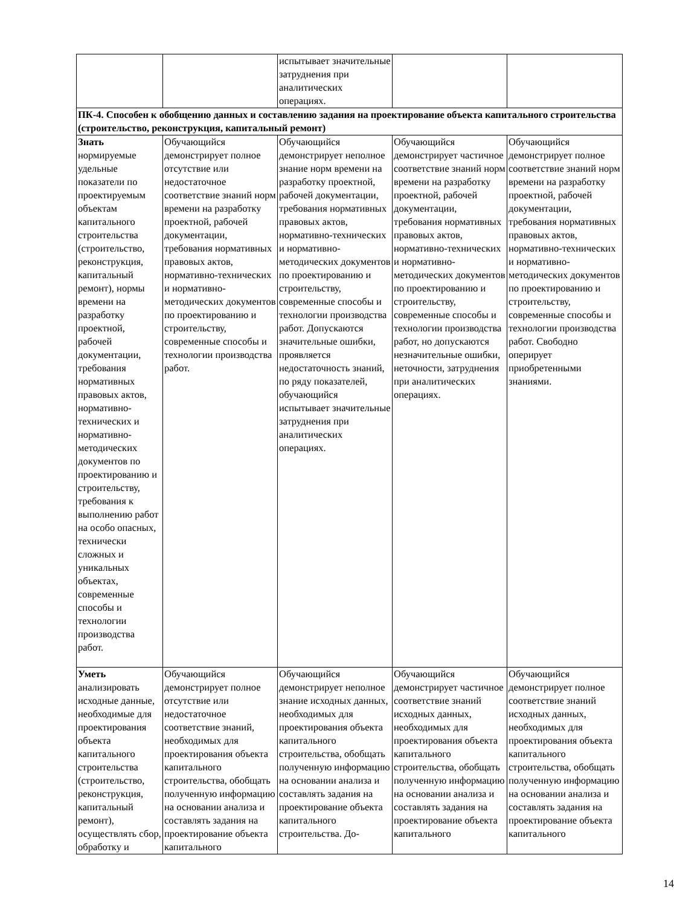| | | испытывает значительные затруднения при аналитических операциях. | | |
| ПК-4. Способен к обобщению данных и составлению задания на проектирование объекта капитального строительства (строительство, реконструкция, капитальный ремонт) | | | | |
| Знать нормируемые удельные показатели по проектируемым объектам капитального строительства (строительство, реконструкция, капитальный ремонт), нормы времени на разработку проектной, рабочей документации, требования нормативных правовых актов, нормативно-технических и нормативно-методических документов по проектированию и строительству, требования к выполнению работ на особо опасных, технически сложных и уникальных объектах, современные способы и технологии производства работ. | Обучающийся демонстрирует полное отсутствие или недостаточное соответствие знаний норм времени на разработку проектной, рабочей документации, требования нормативных правовых актов, нормативно-технических и нормативно-методических документов по проектированию и строительству, современные способы и технологии производства работ. | Обучающийся демонстрирует неполное знание норм времени на разработку проектной, рабочей документации, требования нормативных правовых актов, нормативно-технических и нормативно-методических документов по проектированию и строительству, современные способы и технологии производства работ. Допускаются значительные ошибки, проявляется недостаточность знаний, по ряду показателей, обучающийся испытывает значительные затруднения при аналитических операциях. | Обучающийся демонстрирует частичное соответствие знаний норм времени на разработку проектной, рабочей документации, требования нормативных правовых актов, нормативно-технических и нормативно-методических документов по проектированию и строительству, современные способы и технологии производства работ, но допускаются незначительные ошибки, неточности, затруднения при аналитических операциях. | Обучающийся демонстрирует полное соответствие знаний норм времени на разработку проектной, рабочей документации, требования нормативных правовых актов, нормативно-технических и нормативно-методических документов по проектированию и строительству, современные способы и технологии производства работ. Свободно оперирует приобретенными знаниями. |
| Уметь анализировать исходные данные, необходимые для проектирования объекта капитального строительства (строительство, реконструкция, капитальный ремонт), осуществлять сбор, обработку и | Обучающийся демонстрирует полное отсутствие или недостаточное соответствие знаний, необходимых для проектирования объекта капитального строительства, обобщать полученную информацию на основании анализа и составлять задания на проектирование объекта капитального | Обучающийся демонстрирует неполное знание исходных данных, необходимых для проектирования объекта капитального строительства, обобщать полученную информацию на основании анализа и составлять задания на проектирование объекта капитального строительства. До- | Обучающийся демонстрирует частичное соответствие знаний исходных данных, необходимых для проектирования объекта капитального строительства, обобщать полученную информацию на основании анализа и составлять задания на проектирование объекта капитального | Обучающийся демонстрирует полное соответствие знаний исходных данных, необходимых для проектирования объекта капитального строительства, обобщать полученную информацию на основании анализа и составлять задания на проектирование объекта капитального |
14